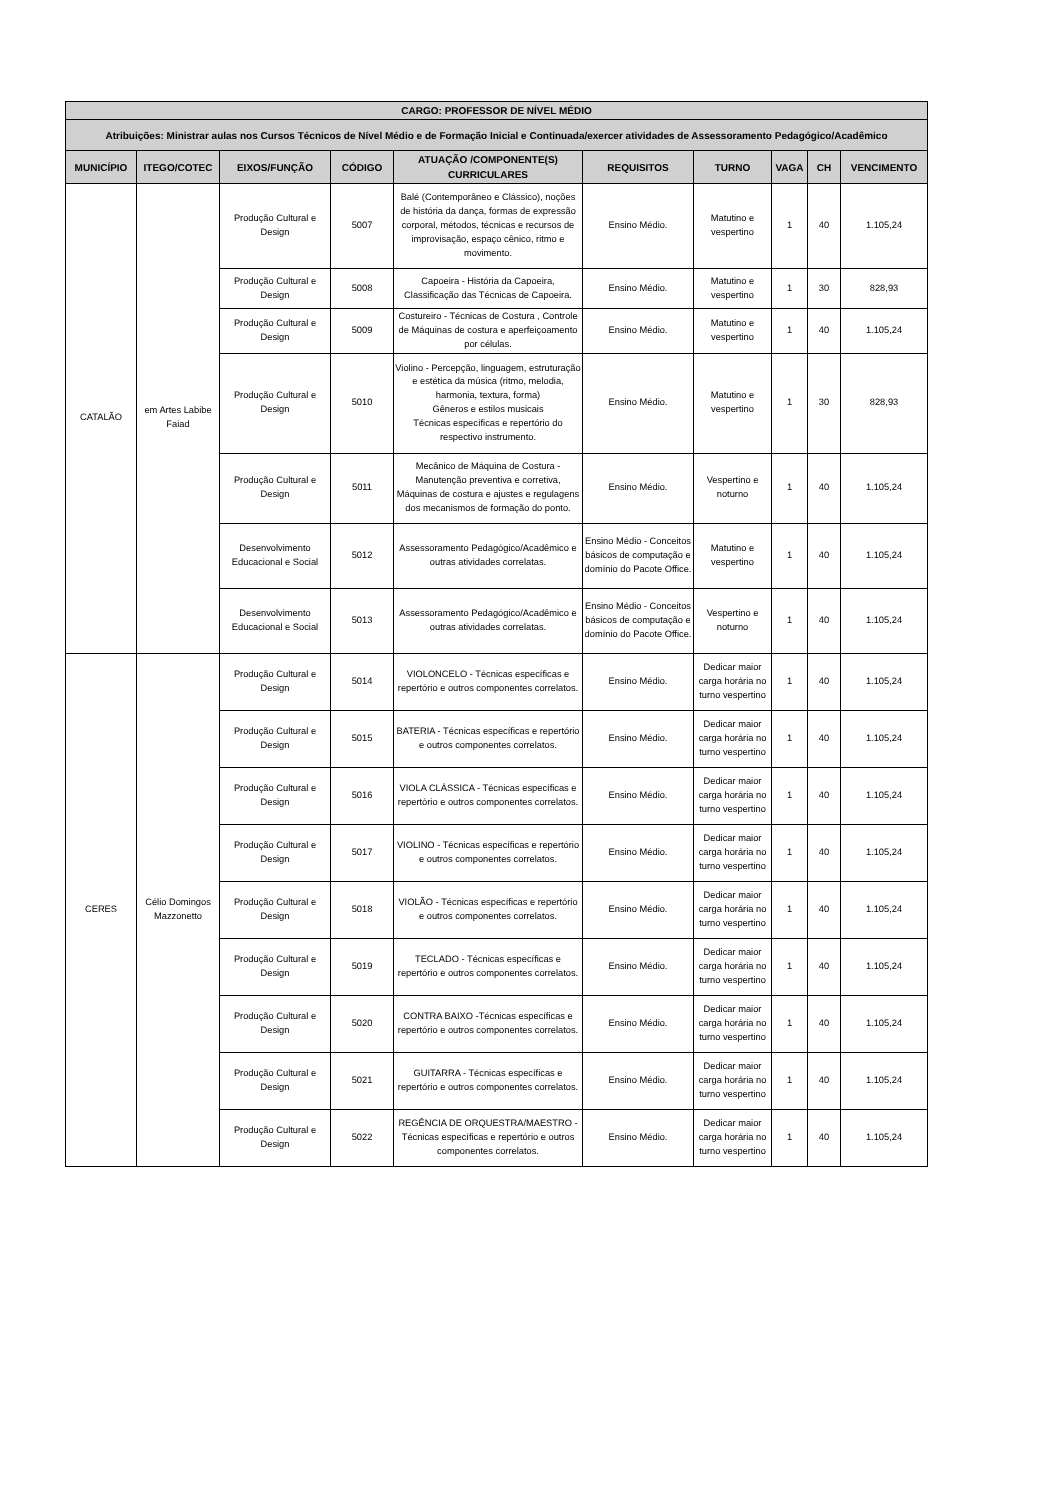| CARGO: PROFESSOR DE NÍVEL MÉDIO | | | | | | | | | |
| --- | --- | --- | --- | --- | --- | --- | --- | --- | --- |
| Atribuições: Ministrar aulas nos Cursos Técnicos de Nível Médio e de Formação Inicial e Continuada/exercer atividades de Assessoramento Pedagógico/Acadêmico | | | | | | | | | |
| MUNICÍPIO | ITEGO/COTEC | EIXOS/FUNÇÃO | CÓDIGO | ATUAÇÃO /COMPONENTE(S) CURRICULARES | REQUISITOS | TURNO | VAGA | CH | VENCIMENTO |
| CATALÃO | em Artes Labibe Faiad | Produção Cultural e Design | 5007 | Balé (Contemporâneo e Clássico), noções de história da dança, formas de expressão corporal, métodos, técnicas e recursos de improvisação, espaço cênico, ritmo e movimento. | Ensino Médio. | Matutino e vespertino | 1 | 40 | 1.105,24 |
| | | Produção Cultural e Design | 5008 | Capoeira - História da Capoeira, Classificação das Técnicas de Capoeira. | Ensino Médio. | Matutino e vespertino | 1 | 30 | 828,93 |
| | | Produção Cultural e Design | 5009 | Costureiro - Técnicas de Costura , Controle de Máquinas de costura e aperfeiçoamento por células. | Ensino Médio. | Matutino e vespertino | 1 | 40 | 1.105,24 |
| | | Produção Cultural e Design | 5010 | Violino - Percepção, linguagem, estruturação e estética da música (ritmo, melodia, harmonia, textura, forma) Gêneros e estilos musicais Técnicas específicas e repertório do respectivo instrumento. | Ensino Médio. | Matutino e vespertino | 1 | 30 | 828,93 |
| | | Produção Cultural e Design | 5011 | Mecânico de Máquina de Costura - Manutenção preventiva e corretiva, Máquinas de costura e ajustes e regulagens dos mecanismos de formação do ponto. | Ensino Médio. | Vespertino e noturno | 1 | 40 | 1.105,24 |
| | | Desenvolvimento Educacional e Social | 5012 | Assessoramento Pedagógico/Acadêmico e outras atividades correlatas. | Ensino Médio - Conceitos básicos de computação e domínio do Pacote Office. | Matutino e vespertino | 1 | 40 | 1.105,24 |
| | | Desenvolvimento Educacional e Social | 5013 | Assessoramento Pedagógico/Acadêmico e outras atividades correlatas. | Ensino Médio - Conceitos básicos de computação e domínio do Pacote Office. | Vespertino e noturno | 1 | 40 | 1.105,24 |
| CERES | Célio Domingos Mazzonetto | Produção Cultural e Design | 5014 | VIOLONCELO - Técnicas específicas e repertório e outros componentes correlatos. | Ensino Médio. | Dedicar maior carga horária no turno vespertino | 1 | 40 | 1.105,24 |
| | | Produção Cultural e Design | 5015 | BATERIA - Técnicas específicas e repertório e outros componentes correlatos. | Ensino Médio. | Dedicar maior carga horária no turno vespertino | 1 | 40 | 1.105,24 |
| | | Produção Cultural e Design | 5016 | VIOLA CLÁSSICA - Técnicas específicas e repertório e outros componentes correlatos. | Ensino Médio. | Dedicar maior carga horária no turno vespertino | 1 | 40 | 1.105,24 |
| | | Produção Cultural e Design | 5017 | VIOLINO - Técnicas específicas e repertório e outros componentes correlatos. | Ensino Médio. | Dedicar maior carga horária no turno vespertino | 1 | 40 | 1.105,24 |
| | | Produção Cultural e Design | 5018 | VIOLÃO - Técnicas específicas e repertório e outros componentes correlatos. | Ensino Médio. | Dedicar maior carga horária no turno vespertino | 1 | 40 | 1.105,24 |
| | | Produção Cultural e Design | 5019 | TECLADO - Técnicas específicas e repertório e outros componentes correlatos. | Ensino Médio. | Dedicar maior carga horária no turno vespertino | 1 | 40 | 1.105,24 |
| | | Produção Cultural e Design | 5020 | CONTRA BAIXO -Técnicas específicas e repertório e outros componentes correlatos. | Ensino Médio. | Dedicar maior carga horária no turno vespertino | 1 | 40 | 1.105,24 |
| | | Produção Cultural e Design | 5021 | GUITARRA - Técnicas específicas e repertório e outros componentes correlatos. | Ensino Médio. | Dedicar maior carga horária no turno vespertino | 1 | 40 | 1.105,24 |
| | | Produção Cultural e Design | 5022 | REGÊNCIA DE ORQUESTRA/MAESTRO - Técnicas específicas e repertório e outros componentes correlatos. | Ensino Médio. | Dedicar maior carga horária no turno vespertino | 1 | 40 | 1.105,24 |